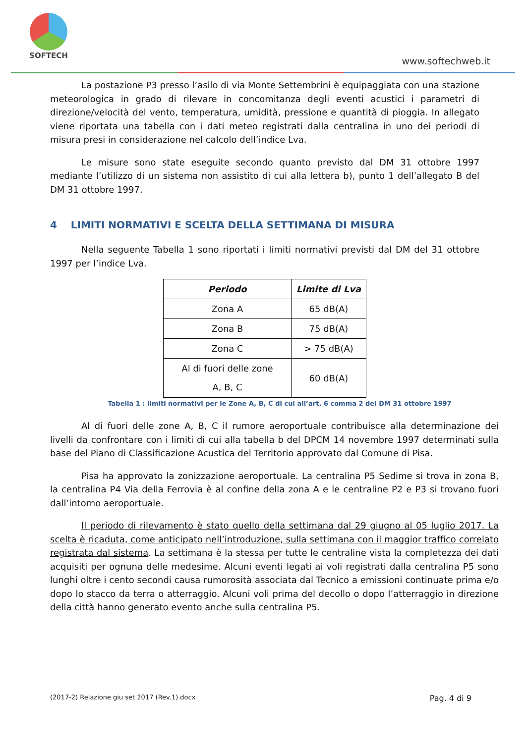SOFTECH
www.softechweb.it
La postazione P3 presso l’asilo di via Monte Settembrini è equipaggiata con una stazione meteorologica in grado di rilevare in concomitanza degli eventi acustici i parametri di direzione/velocità del vento, temperatura, umidità, pressione e quantità di pioggia. In allegato viene riportata una tabella con i dati meteo registrati dalla centralina in uno dei periodi di misura presi in considerazione nel calcolo dell’indice Lva.
Le misure sono state eseguite secondo quanto previsto dal DM 31 ottobre 1997 mediante l’utilizzo di un sistema non assistito di cui alla lettera b), punto 1 dell’allegato B del DM 31 ottobre 1997.
4 LIMITI NORMATIVI E SCELTA DELLA SETTIMANA DI MISURA
Nella seguente Tabella 1 sono riportati i limiti normativi previsti dal DM del 31 ottobre 1997 per l’indice Lva.
| Periodo | Limite di Lva |
| --- | --- |
| Zona A | 65 dB(A) |
| Zona B | 75 dB(A) |
| Zona C | > 75 dB(A) |
| Al di fuori delle zone A, B, C | 60 dB(A) |
Tabella 1 : limiti normativi per le Zone A, B, C di cui all’art. 6 comma 2 del DM 31 ottobre 1997
Al di fuori delle zone A, B, C il rumore aeroportuale contribuisce alla determinazione dei livelli da confrontare con i limiti di cui alla tabella b del DPCM 14 novembre 1997 determinati sulla base del Piano di Classificazione Acustica del Territorio approvato dal Comune di Pisa.
Pisa ha approvato la zonizzazione aeroportuale. La centralina P5 Sedime si trova in zona B, la centralina P4 Via della Ferrovia è al confine della zona A e le centraline P2 e P3 si trovano fuori dall’intorno aeroportuale.
Il periodo di rilevamento è stato quello della settimana dal 29 giugno al 05 luglio 2017. La scelta è ricaduta, come anticipato nell’introduzione, sulla settimana con il maggior traffico correlato registrata dal sistema. La settimana è la stessa per tutte le centraline vista la completezza dei dati acquisiti per ognuna delle medesime. Alcuni eventi legati ai voli registrati dalla centralina P5 sono lunghi oltre i cento secondi causa rumorosità associata dal Tecnico a emissioni continuate prima e/o dopo lo stacco da terra o atterraggio. Alcuni voli prima del decollo o dopo l’atterraggio in direzione della città hanno generato evento anche sulla centralina P5.
(2017-2) Relazione giu set 2017 (Rev.1).docx Pag. 4 di 9